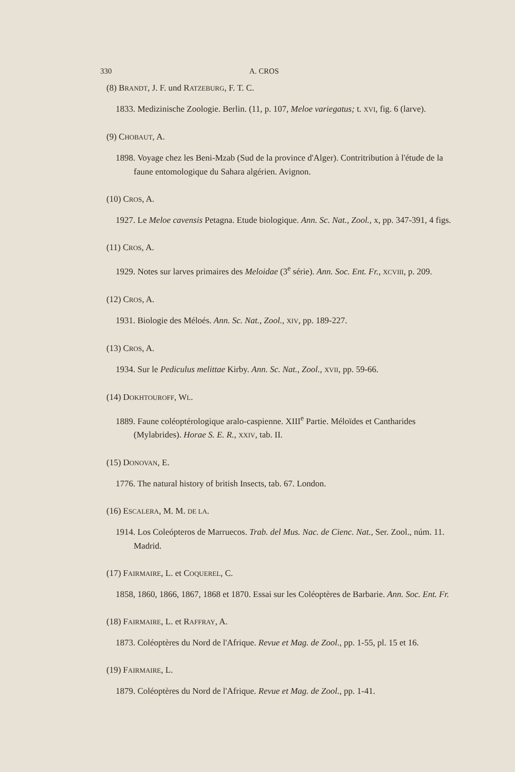330 A. CROS
(8) BRANDT, J. F. und RATZEBURG, F. T. C.
1833. Medizinische Zoologie. Berlin. (11, p. 107, Meloe variegatus; t. XVI, fig. 6 (larve).
(9) CHOBAUT, A.
1898. Voyage chez les Beni-Mzab (Sud de la province d'Alger). Contri­tribution à l'étude de la faune entomologique du Sahara algérien. Avignon.
(10) CROS, A.
1927. Le Meloe cavensis Petagna. Etude biologique. Ann. Sc. Nat., Zool., x, pp. 347-391, 4 figs.
(11) CROS, A.
1929. Notes sur larves primaires des Meloidae (3<sup>e</sup> série). Ann. Soc. Ent. Fr., XCVIII, p. 209.
(12) CROS, A.
1931. Biologie des Méloés. Ann. Sc. Nat., Zool., XIV, pp. 189-227.
(13) CROS, A.
1934. Sur le Pediculus melittae Kirby. Ann. Sc. Nat., Zool., XVII, pp. 59-66.
(14) DOKHTOUROFF, WL.
1889. Faune coléoptérologique aralo-caspienne. XIII<sup>e</sup> Partie. Méloïdes et Cantharides (Mylabrides). Horae S. E. R., XXIV, tab. II.
(15) DONOVAN, E.
1776. The natural history of british Insects, tab. 67. London.
(16) ESCALERA, M. M. DE LA.
1914. Los Coleópteros de Marruecos. Trab. del Mus. Nac. de Cienc. Nat., Ser. Zool., núm. 11. Madrid.
(17) FAIRMAIRE, L. et COQUEREL, C.
1858, 1860, 1866, 1867, 1868 et 1870. Essai sur les Coléoptères de Barbarie. Ann. Soc. Ent. Fr.
(18) FAIRMAIRE, L. et RAFFRAY, A.
1873. Coléoptères du Nord de l'Afrique. Revue et Mag. de Zool., pp. 1-55, pl. 15 et 16.
(19) FAIRMAIRE, L.
1879. Coléoptères du Nord de l'Afrique. Revue et Mag. de Zool., pp. 1-41.